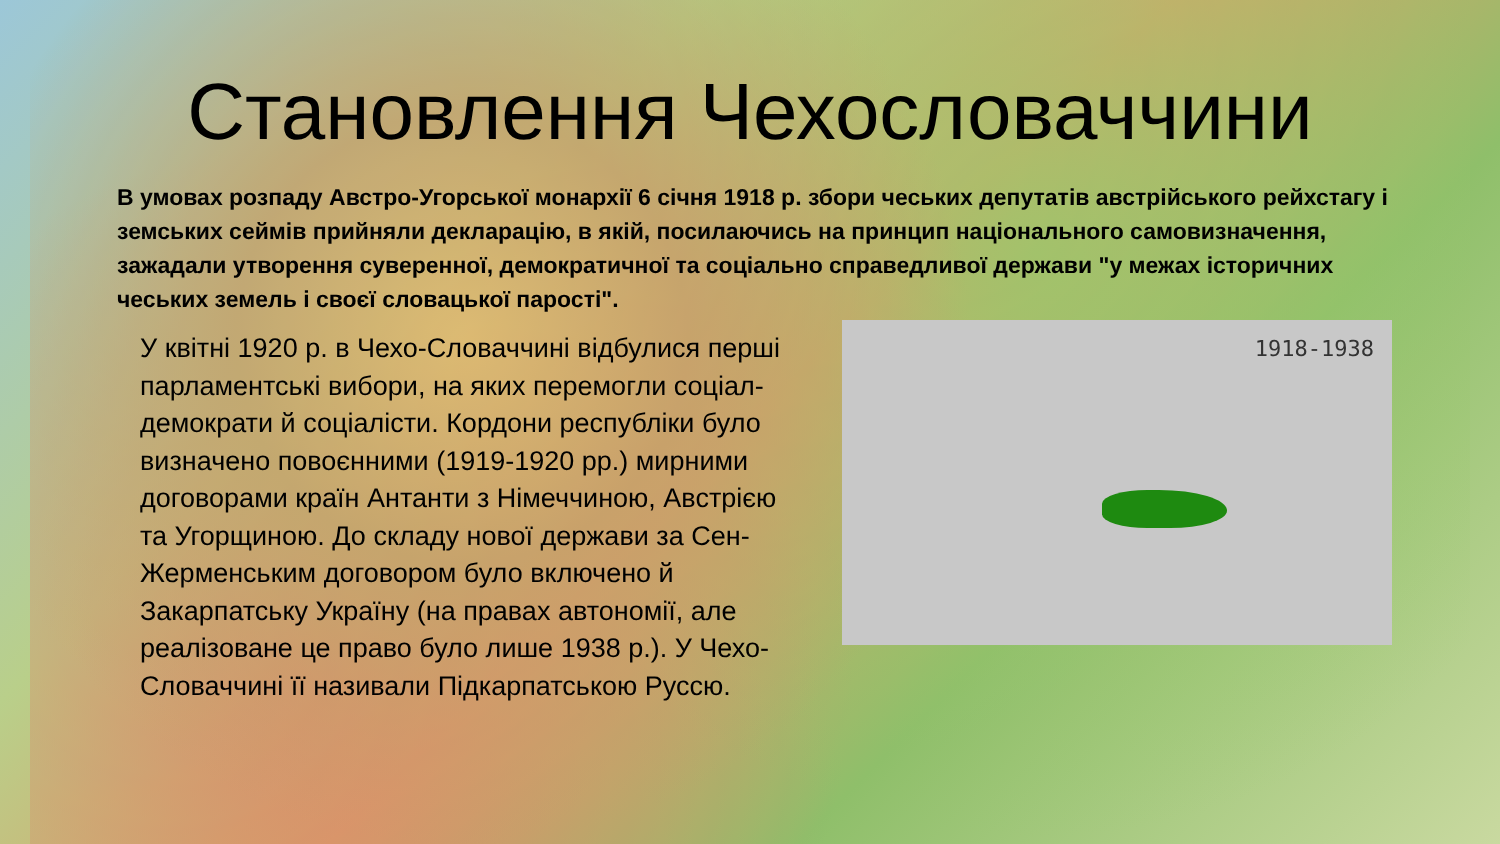Становлення Чехословаччини
В умовах розпаду Австро-Угорської монархії 6 січня 1918 р. збори чеських депутатів австрійського рейхстагу і земських сеймів прийняли декларацію, в якій, посилаючись на принцип національного самовизначення, зажадали утворення суверенної, демократичної та соціально справедливої держави "у межах історичних чеських земель і своєї словацької парості".
У квітні 1920 р. в Чехо-Словаччині відбулися перші парламентські вибори, на яких перемогли соціал-демократи й соціалісти. Кордони республіки було визначено повоєнними (1919-1920 рр.) мирними договорами країн Антанти з Німеччиною, Австрією та Угорщиною. До складу нової держави за Сен-Жерменським договором було включено й Закарпатську Україну (на правах автономії, але реалізоване це право було лише 1938 р.). У Чехо-Словаччині її називали Підкарпатською Руссю.
1918-1938